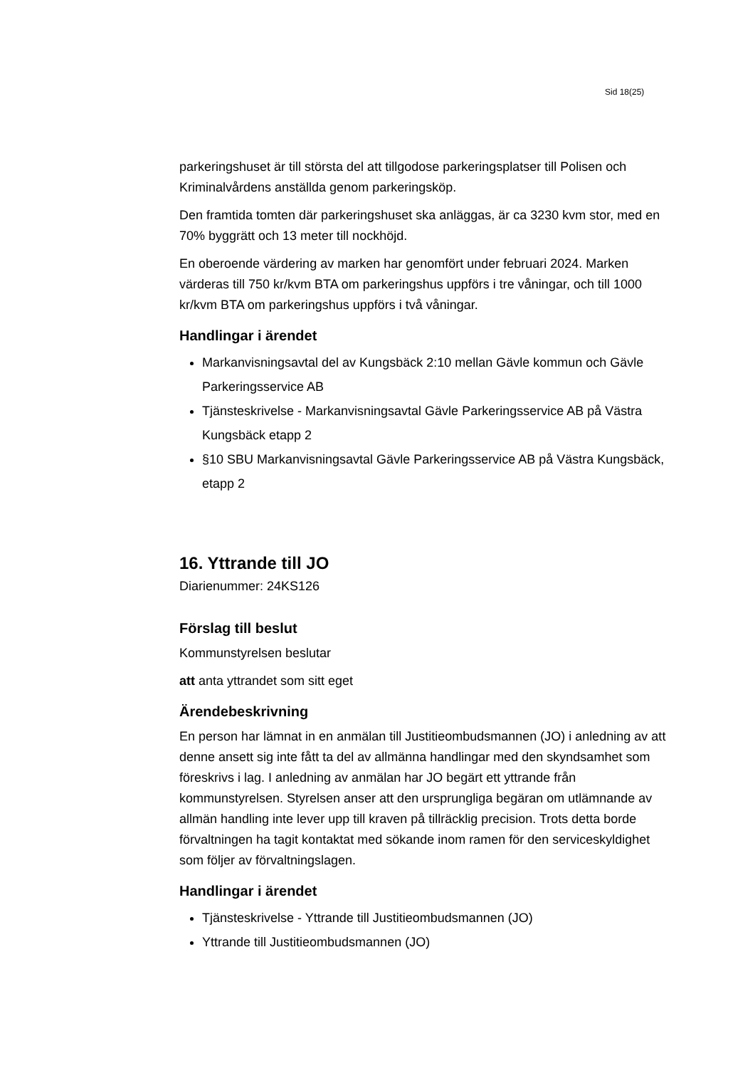Sid 18(25)
parkeringshuset är till största del att tillgodose parkeringsplatser till Polisen och Kriminalvårdens anställda genom parkeringsköp.
Den framtida tomten där parkeringshuset ska anläggas, är ca 3230 kvm stor, med en 70% byggrätt och 13 meter till nockhöjd.
En oberoende värdering av marken har genomfört under februari 2024. Marken värderas till 750 kr/kvm BTA om parkeringshus uppförs i tre våningar, och till 1000 kr/kvm BTA om parkeringshus uppförs i två våningar.
Handlingar i ärendet
Markanvisningsavtal del av Kungsbäck 2:10 mellan Gävle kommun och Gävle Parkeringsservice AB
Tjänsteskrivelse - Markanvisningsavtal Gävle Parkeringsservice AB på Västra Kungsbäck etapp 2
§10 SBU Markanvisningsavtal Gävle Parkeringsservice AB på Västra Kungsbäck, etapp 2
16. Yttrande till JO
Diarienummer: 24KS126
Förslag till beslut
Kommunstyrelsen beslutar
att anta yttrandet som sitt eget
Ärendebeskrivning
En person har lämnat in en anmälan till Justitieombudsmannen (JO) i anledning av att denne ansett sig inte fått ta del av allmänna handlingar med den skyndsamhet som föreskrivs i lag. I anledning av anmälan har JO begärt ett yttrande från kommunstyrelsen. Styrelsen anser att den ursprungliga begäran om utlämnande av allmän handling inte lever upp till kraven på tillräcklig precision. Trots detta borde förvaltningen ha tagit kontaktat med sökande inom ramen för den serviceskyldighet som följer av förvaltningslagen.
Handlingar i ärendet
Tjänsteskrivelse - Yttrande till Justitieombudsmannen (JO)
Yttrande till Justitieombudsmannen (JO)